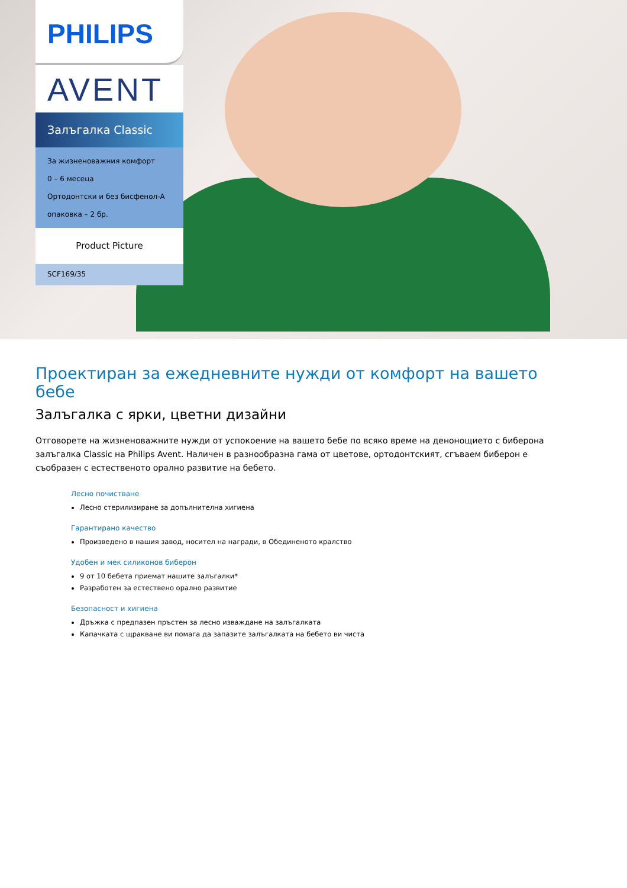PHILIPS
AVENT
Залъгалка Classic
За жизненоважния комфорт
0 – 6 месеца
Ортодонтски и без бисфенол-А
опаковка – 2 бр.
Product Picture
SCF169/35
Проектиран за ежедневните нужди от комфорт на вашето бебе
Залъгалка с ярки, цветни дизайни
Отговорете на жизненоважните нужди от успокоение на вашето бебе по всяко време на денонощието с биберона залъгалка Classic на Philips Avent. Наличен в разнообразна гама от цветове, ортодонтският, сгъваем биберон е съобразен с естественото орално развитие на бебето.
Лесно почистване
Лесно стерилизиране за допълнителна хигиена
Гарантирано качество
Произведено в нашия завод, носител на награди, в Обединеното кралство
Удобен и мек силиконов биберон
9 от 10 бебета приемат нашите залъгалки*
Разработен за естествено орално развитие
Безопасност и хигиена
Дръжка с предпазен пръстен за лесно изваждане на залъгалката
Капачката с щракване ви помага да запазите залъгалката на бебето ви чиста